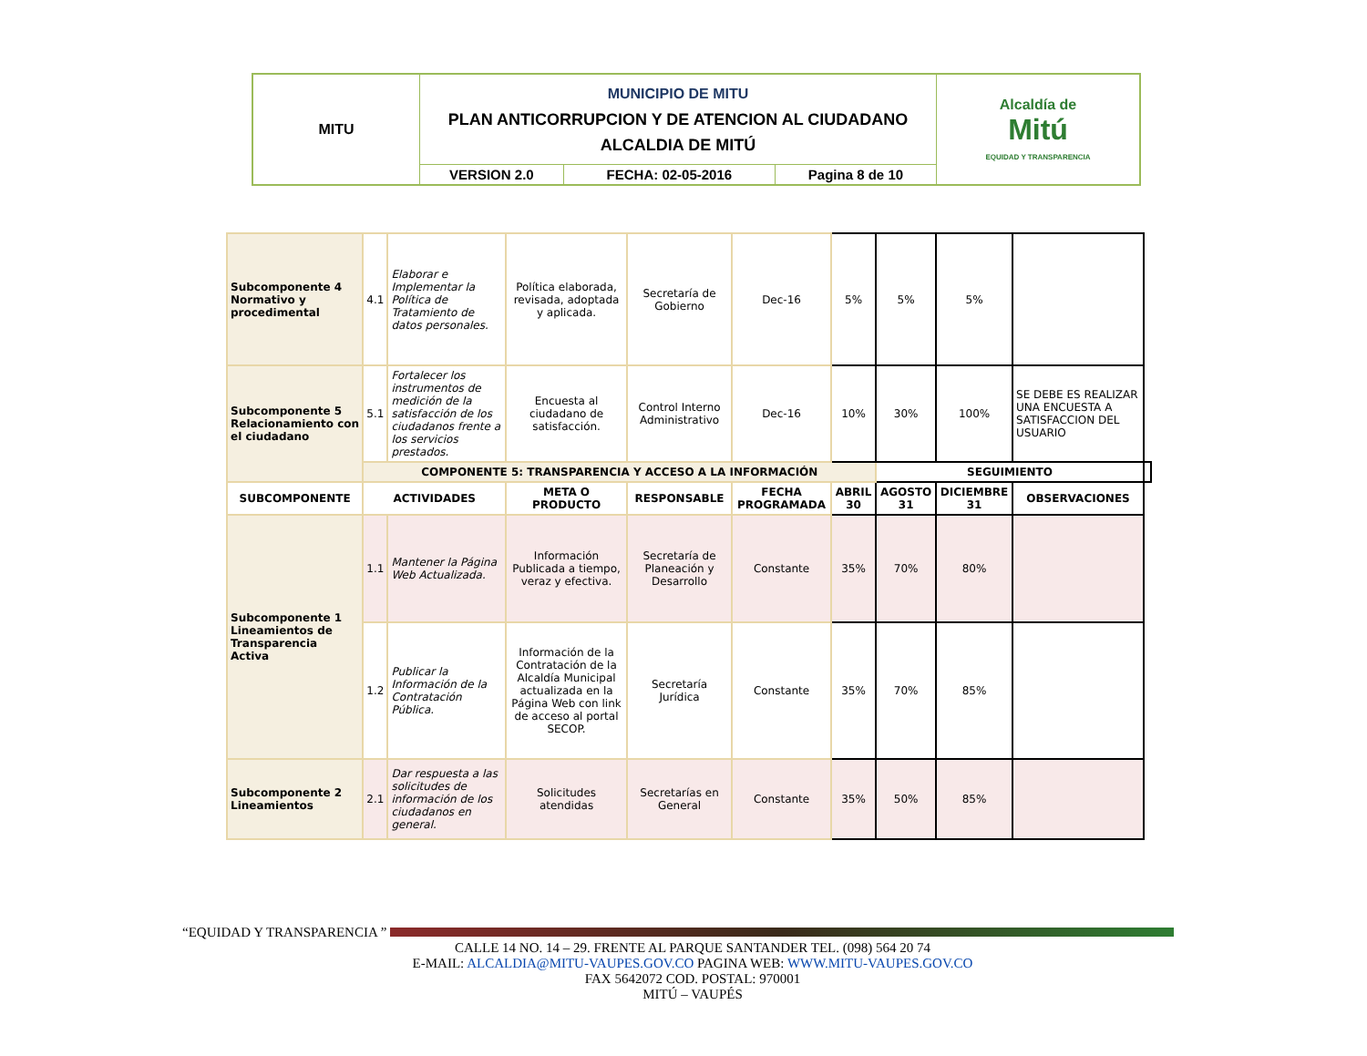| MITU | MUNICIPIO DE MITU PLAN ANTICORRUPCION Y DE ATENCION AL CIUDADANO ALCALDIA DE MITÚ | | | Alcaldía de Mitú EQUIDAD Y TRANSPARENCIA |
| | VERSION 2.0 | FECHA: 02-05-2016 | Pagina 8 de 10 | |
| Subcomponente 4 Normativo y procedimental | 4.1 | Elaborar e Implementar la Política de Tratamiento de datos personales. | Política elaborada, revisada, adoptada y aplicada. | Secretaría de Gobierno | Dec-16 | 5% | 5% | 5% | | |
| Subcomponente 5 Relacionamiento con el ciudadano | 5.1 | Fortalecer los instrumentos de medición de la satisfacción de los ciudadanos frente a los servicios prestados. | Encuesta al ciudadano de satisfacción. | Control Interno Administrativo | Dec-16 | 10% | 30% | 100% | SE DEBE ES REALIZAR UNA ENCUESTA A SATISFACCION DEL USUARIO | |
| | COMPONENTE 5: TRANSPARENCIA Y ACCESO A LA INFORMACIÓN | | | | | | SEGUIMIENTO | | | |
| SUBCOMPONENTE | ACTIVIDADES | | META O PRODUCTO | RESPONSABLE | FECHA PROGRAMADA | ABRIL 30 | AGOSTO 31 | DICIEMBRE 31 | OBSERVACIONES | |
| Subcomponente 1 Lineamientos de Transparencia Activa | 1.1 | Mantener la Página Web Actualizada. | Información Publicada a tiempo, veraz y efectiva. | Secretaría de Planeación y Desarrollo | Constante | 35% | 70% | 80% | | |
| | 1.2 | Publicar la Información de la Contratación Pública. | Información de la Contratación de la Alcaldía Municipal actualizada en la Página Web con link de acceso al portal SECOP. | Secretaría Jurídica | Constante | 35% | 70% | 85% | | |
| Subcomponente 2 Lineamientos | 2.1 | Dar respuesta a las solicitudes de información de los ciudadanos en general. | Solicitudes atendidas | Secretarías en General | Constante | 35% | 50% | 85% | | |
“EQUIDAD Y TRANSPARENCIA ”
CALLE 14 NO. 14 – 29. FRENTE AL PARQUE SANTANDER TEL. (098) 564 20 74
E-MAIL: ALCALDIA@MITU-VAUPES.GOV.CO PAGINA WEB: WWW.MITU-VAUPES.GOV.CO
FAX 5642072 COD. POSTAL: 970001
MITÚ – VAUPÉS